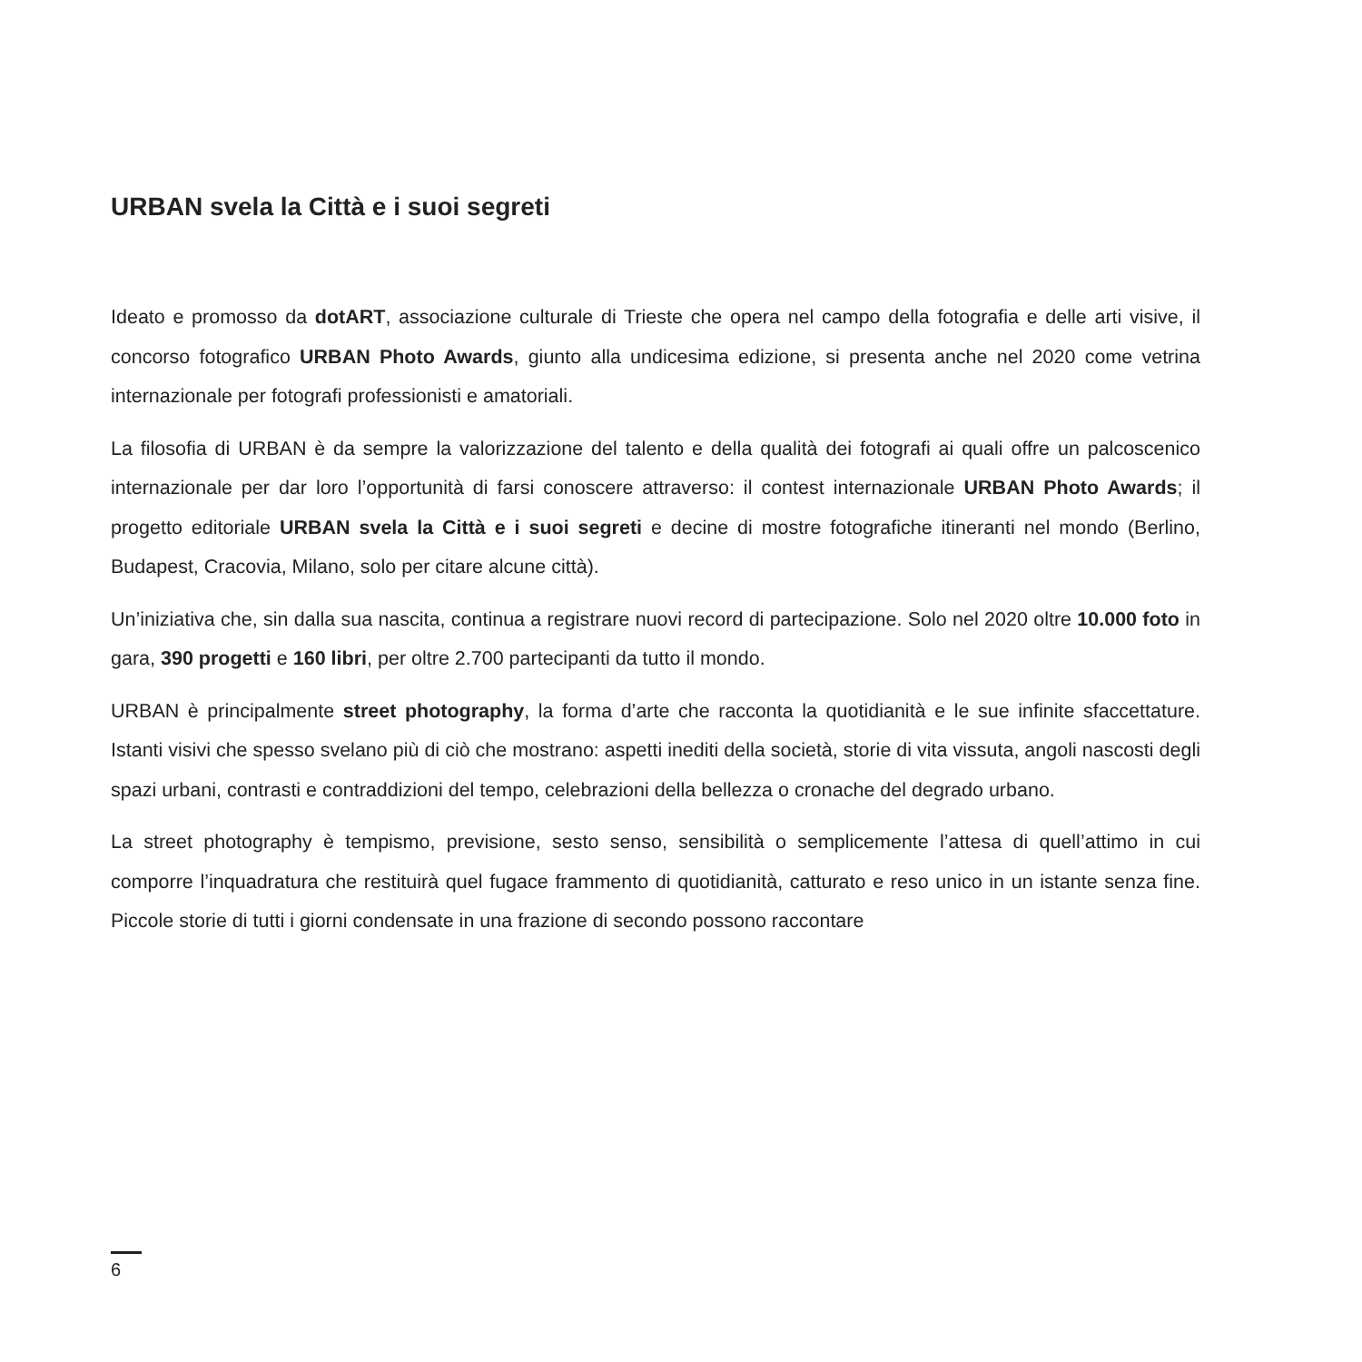URBAN svela la Città e i suoi segreti
Ideato e promosso da dotART, associazione culturale di Trieste che opera nel campo della fotografia e delle arti visive, il concorso fotografico URBAN Photo Awards, giunto alla undicesima edizione, si presenta anche nel 2020 come vetrina internazionale per fotografi professionisti e amatoriali.
La filosofia di URBAN è da sempre la valorizzazione del talento e della qualità dei fotografi ai quali offre un palcoscenico internazionale per dar loro l’opportunità di farsi conoscere attraverso: il contest internazionale URBAN Photo Awards; il progetto editoriale URBAN svela la Città e i suoi segreti e decine di mostre fotografiche itineranti nel mondo (Berlino, Budapest, Cracovia, Milano, solo per citare alcune città).
Un’iniziativa che, sin dalla sua nascita, continua a registrare nuovi record di partecipazione. Solo nel 2020 oltre 10.000 foto in gara, 390 progetti e 160 libri, per oltre 2.700 partecipanti da tutto il mondo.
URBAN è principalmente street photography, la forma d’arte che racconta la quotidianità e le sue infinite sfaccettature. Istanti visivi che spesso svelano più di ciò che mostrano: aspetti inediti della società, storie di vita vissuta, angoli nascosti degli spazi urbani, contrasti e contraddizioni del tempo, celebrazioni della bellezza o cronache del degrado urbano.
La street photography è tempismo, previsione, sesto senso, sensibilità o semplicemente l’attesa di quell’attimo in cui comporre l’inquadratura che restituirà quel fugace frammento di quotidianità, catturato e reso unico in un istante senza fine. Piccole storie di tutti i giorni condensate in una frazione di secondo possono raccontare
6